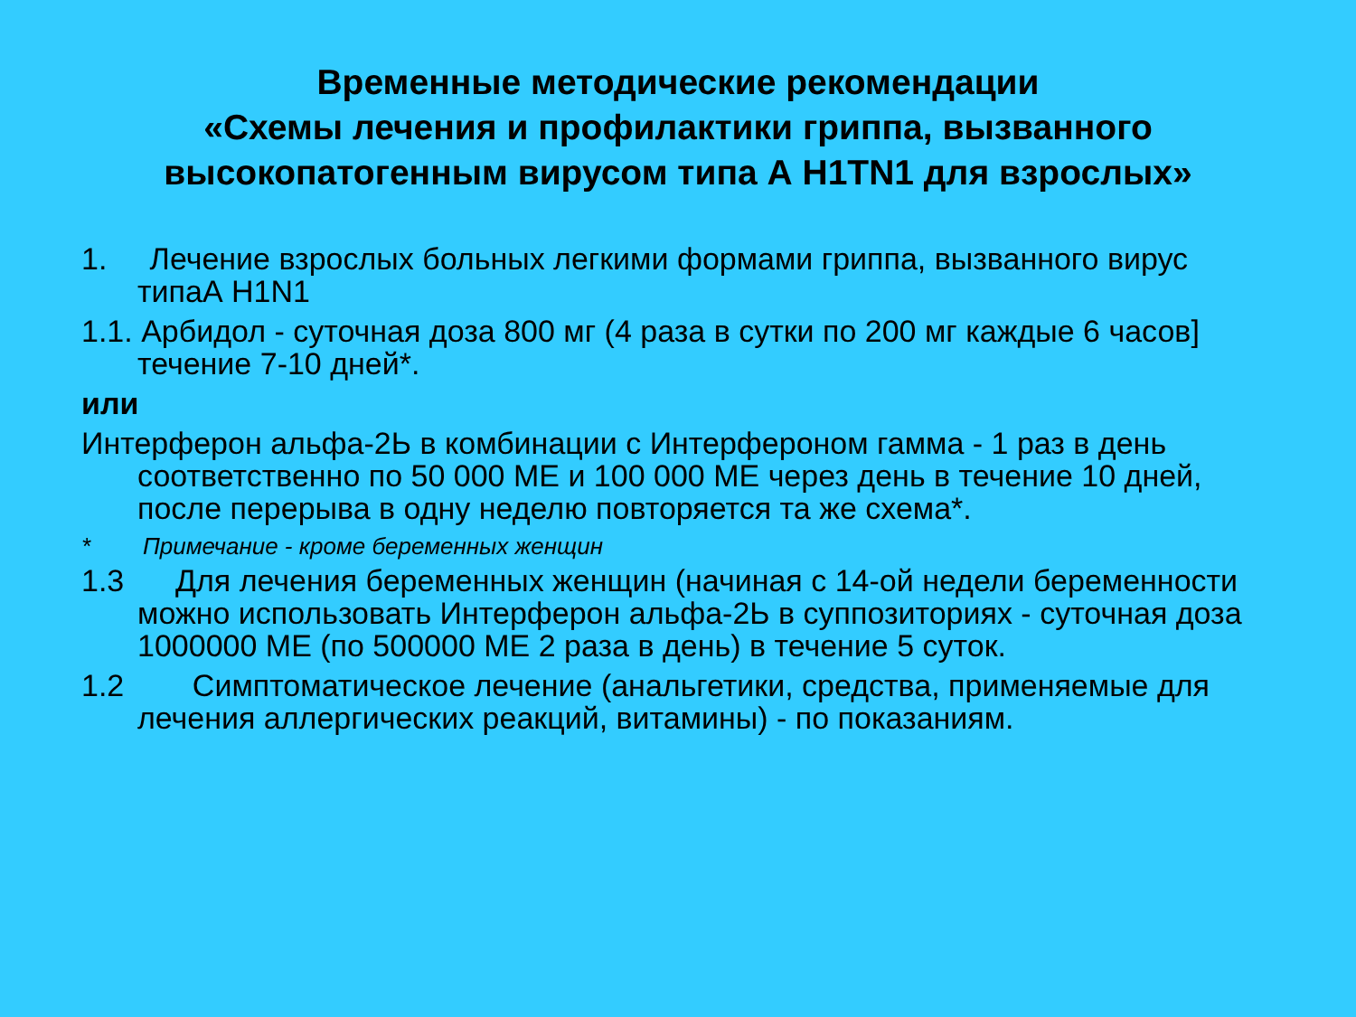Временные методические рекомендации
«Схемы лечения и профилактики гриппа, вызванного высокопатогенным вирусом типа А H1TN1 для взрослых»
1. Лечение взрослых больных легкими формами гриппа, вызванного вирус
типаА H1N1
1.1. Арбидол - суточная доза 800 мг (4 раза в сутки по 200 мг каждые 6 часов]
течение 7-10 дней*.
или
Интерферон альфа-2Ь в комбинации с Интерфероном гамма - 1 раз в день соответственно по 50 000 МЕ и 100 000 МЕ через день в течение 10 дней, после перерыва в одну неделю повторяется та же схема*.
* Примечание - кроме беременных женщин
1.3 Для лечения беременных женщин (начиная с 14-ой недели беременности можно использовать Интерферон альфа-2Ь в суппозиториях - суточная доза 1000000 МЕ (по 500000 МЕ 2 раза в день) в течение 5 суток.
1.2 Симптоматическое лечение (анальгетики, средства, применяемые для лечения аллергических реакций, витамины) - по показаниям.